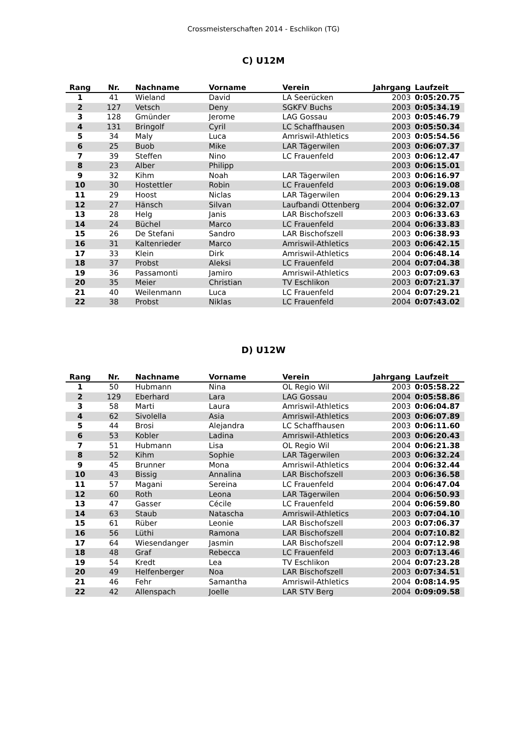Crossmeisterschaften 2014 - Eschlikon (TG)
C) U12M
| Rang | Nr. | Nachname | Vorname | Verein | Jahrgang | Laufzeit |
| --- | --- | --- | --- | --- | --- | --- |
| 1 | 41 | Wieland | David | LA Seerücken | 2003 | 0:05:20.75 |
| 2 | 127 | Vetsch | Deny | SGKFV Buchs | 2003 | 0:05:34.19 |
| 3 | 128 | Gmünder | Jerome | LAG Gossau | 2003 | 0:05:46.79 |
| 4 | 131 | Bringolf | Cyril | LC Schaffhausen | 2003 | 0:05:50.34 |
| 5 | 34 | Maly | Luca | Amriswil-Athletics | 2003 | 0:05:54.56 |
| 6 | 25 | Buob | Mike | LAR Tägerwilen | 2003 | 0:06:07.37 |
| 7 | 39 | Steffen | Nino | LC Frauenfeld | 2003 | 0:06:12.47 |
| 8 | 23 | Alber | Philipp | | 2003 | 0:06:15.01 |
| 9 | 32 | Kihm | Noah | LAR Tägerwilen | 2003 | 0:06:16.97 |
| 10 | 30 | Hostettler | Robin | LC Frauenfeld | 2003 | 0:06:19.08 |
| 11 | 29 | Hoost | Niclas | LAR Tägerwilen | 2004 | 0:06:29.13 |
| 12 | 27 | Hänsch | Silvan | Laufbandi Ottenberg | 2004 | 0:06:32.07 |
| 13 | 28 | Helg | Janis | LAR Bischofszell | 2003 | 0:06:33.63 |
| 14 | 24 | Büchel | Marco | LC Frauenfeld | 2004 | 0:06:33.83 |
| 15 | 26 | De Stefani | Sandro | LAR Bischofszell | 2003 | 0:06:38.93 |
| 16 | 31 | Kaltenrieder | Marco | Amriswil-Athletics | 2003 | 0:06:42.15 |
| 17 | 33 | Klein | Dirk | Amriswil-Athletics | 2004 | 0:06:48.14 |
| 18 | 37 | Probst | Aleksi | LC Frauenfeld | 2004 | 0:07:04.38 |
| 19 | 36 | Passamonti | Jamiro | Amriswil-Athletics | 2003 | 0:07:09.63 |
| 20 | 35 | Meier | Christian | TV Eschlikon | 2003 | 0:07:21.37 |
| 21 | 40 | Weilenmann | Luca | LC Frauenfeld | 2004 | 0:07:29.21 |
| 22 | 38 | Probst | Niklas | LC Frauenfeld | 2004 | 0:07:43.02 |
D) U12W
| Rang | Nr. | Nachname | Vorname | Verein | Jahrgang | Laufzeit |
| --- | --- | --- | --- | --- | --- | --- |
| 1 | 50 | Hubmann | Nina | OL Regio Wil | 2003 | 0:05:58.22 |
| 2 | 129 | Eberhard | Lara | LAG Gossau | 2004 | 0:05:58.86 |
| 3 | 58 | Marti | Laura | Amriswil-Athletics | 2003 | 0:06:04.87 |
| 4 | 62 | Sivolella | Asia | Amriswil-Athletics | 2003 | 0:06:07.89 |
| 5 | 44 | Brosi | Alejandra | LC Schaffhausen | 2003 | 0:06:11.60 |
| 6 | 53 | Kobler | Ladina | Amriswil-Athletics | 2003 | 0:06:20.43 |
| 7 | 51 | Hubmann | Lisa | OL Regio Wil | 2004 | 0:06:21.38 |
| 8 | 52 | Kihm | Sophie | LAR Tägerwilen | 2003 | 0:06:32.24 |
| 9 | 45 | Brunner | Mona | Amriswil-Athletics | 2004 | 0:06:32.44 |
| 10 | 43 | Bissig | Annalina | LAR Bischofszell | 2003 | 0:06:36.58 |
| 11 | 57 | Magani | Sereina | LC Frauenfeld | 2004 | 0:06:47.04 |
| 12 | 60 | Roth | Leona | LAR Tägerwilen | 2004 | 0:06:50.93 |
| 13 | 47 | Gasser | Cécile | LC Frauenfeld | 2004 | 0:06:59.80 |
| 14 | 63 | Staub | Natascha | Amriswil-Athletics | 2003 | 0:07:04.10 |
| 15 | 61 | Rüber | Leonie | LAR Bischofszell | 2003 | 0:07:06.37 |
| 16 | 56 | Lüthi | Ramona | LAR Bischofszell | 2004 | 0:07:10.82 |
| 17 | 64 | Wiesendanger | Jasmin | LAR Bischofszell | 2004 | 0:07:12.98 |
| 18 | 48 | Graf | Rebecca | LC Frauenfeld | 2003 | 0:07:13.46 |
| 19 | 54 | Kredt | Lea | TV Eschlikon | 2004 | 0:07:23.28 |
| 20 | 49 | Helfenberger | Noa | LAR Bischofszell | 2003 | 0:07:34.51 |
| 21 | 46 | Fehr | Samantha | Amriswil-Athletics | 2004 | 0:08:14.95 |
| 22 | 42 | Allenspach | Joelle | LAR STV Berg | 2004 | 0:09:09.58 |